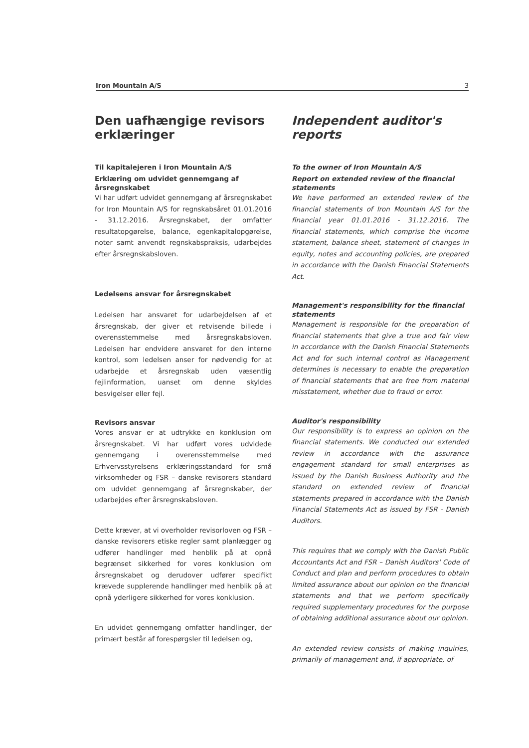Iron Mountain A/S 3
Den uafhængige revisors erklæringer
Til kapitalejeren i Iron Mountain A/S
Erklæring om udvidet gennemgang af årsregnskabet
Vi har udført udvidet gennemgang af årsregnskabet for Iron Mountain A/S for regnskabsåret 01.01.2016 - 31.12.2016. Årsregnskabet, der omfatter resultatopgørelse, balance, egenkapitalopgørelse, noter samt anvendt regnskabspraksis, udarbejdes efter årsregnskabsloven.
Ledelsens ansvar for årsregnskabet
Ledelsen har ansvaret for udarbejdelsen af et årsregnskab, der giver et retvisende billede i overensstemmelse med årsregnskabsloven. Ledelsen har endvidere ansvaret for den interne kontrol, som ledelsen anser for nødvendig for at udarbejde et årsregnskab uden væsentlig fejlinformation, uanset om denne skyldes besvigelser eller fejl.
Revisors ansvar
Vores ansvar er at udtrykke en konklusion om årsregnskabet. Vi har udført vores udvidede gennemgang i overensstemmelse med Erhvervsstyrelsens erklæringsstandard for små virksomheder og FSR – danske revisorers standard om udvidet gennemgang af årsregnskaber, der udarbejdes efter årsregnskabsloven.
Dette kræver, at vi overholder revisorloven og FSR – danske revisorers etiske regler samt planlægger og udfører handlinger med henblik på at opnå begrænset sikkerhed for vores konklusion om årsregnskabet og derudover udfører specifikt krævede supplerende handlinger med henblik på at opnå yderligere sikkerhed for vores konklusion.
En udvidet gennemgang omfatter handlinger, der primært består af forespørgsler til ledelsen og,
Independent auditor's reports
To the owner of Iron Mountain A/S
Report on extended review of the financial statements
We have performed an extended review of the financial statements of Iron Mountain A/S for the financial year 01.01.2016 - 31.12.2016. The financial statements, which comprise the income statement, balance sheet, statement of changes in equity, notes and accounting policies, are prepared in accordance with the Danish Financial Statements Act.
Management's responsibility for the financial statements
Management is responsible for the preparation of financial statements that give a true and fair view in accordance with the Danish Financial Statements Act and for such internal control as Management determines is necessary to enable the preparation of financial statements that are free from material misstatement, whether due to fraud or error.
Auditor's responsibility
Our responsibility is to express an opinion on the financial statements. We conducted our extended review in accordance with the assurance engagement standard for small enterprises as issued by the Danish Business Authority and the standard on extended review of financial statements prepared in accordance with the Danish Financial Statements Act as issued by FSR - Danish Auditors.
This requires that we comply with the Danish Public Accountants Act and FSR – Danish Auditors' Code of Conduct and plan and perform procedures to obtain limited assurance about our opinion on the financial statements and that we perform specifically required supplementary procedures for the purpose of obtaining additional assurance about our opinion.
An extended review consists of making inquiries, primarily of management and, if appropriate, of